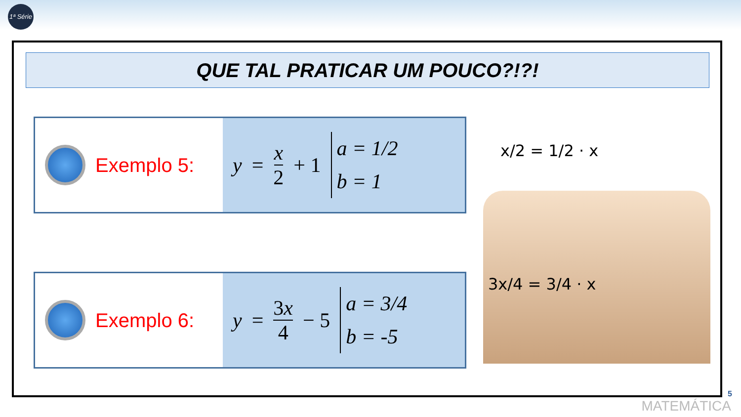1ª Série
QUE TAL PRATICAR UM POUCO?!?!
Exemplo 5: y = x 2 + 1
a = 1/2
b = 1
Exemplo 6: y = 3x 4 − 5
a = 3/4
b = -5
x/2 = 1/2 · x
3x/4 = 3/4 · x
5
MATEMÁTICA